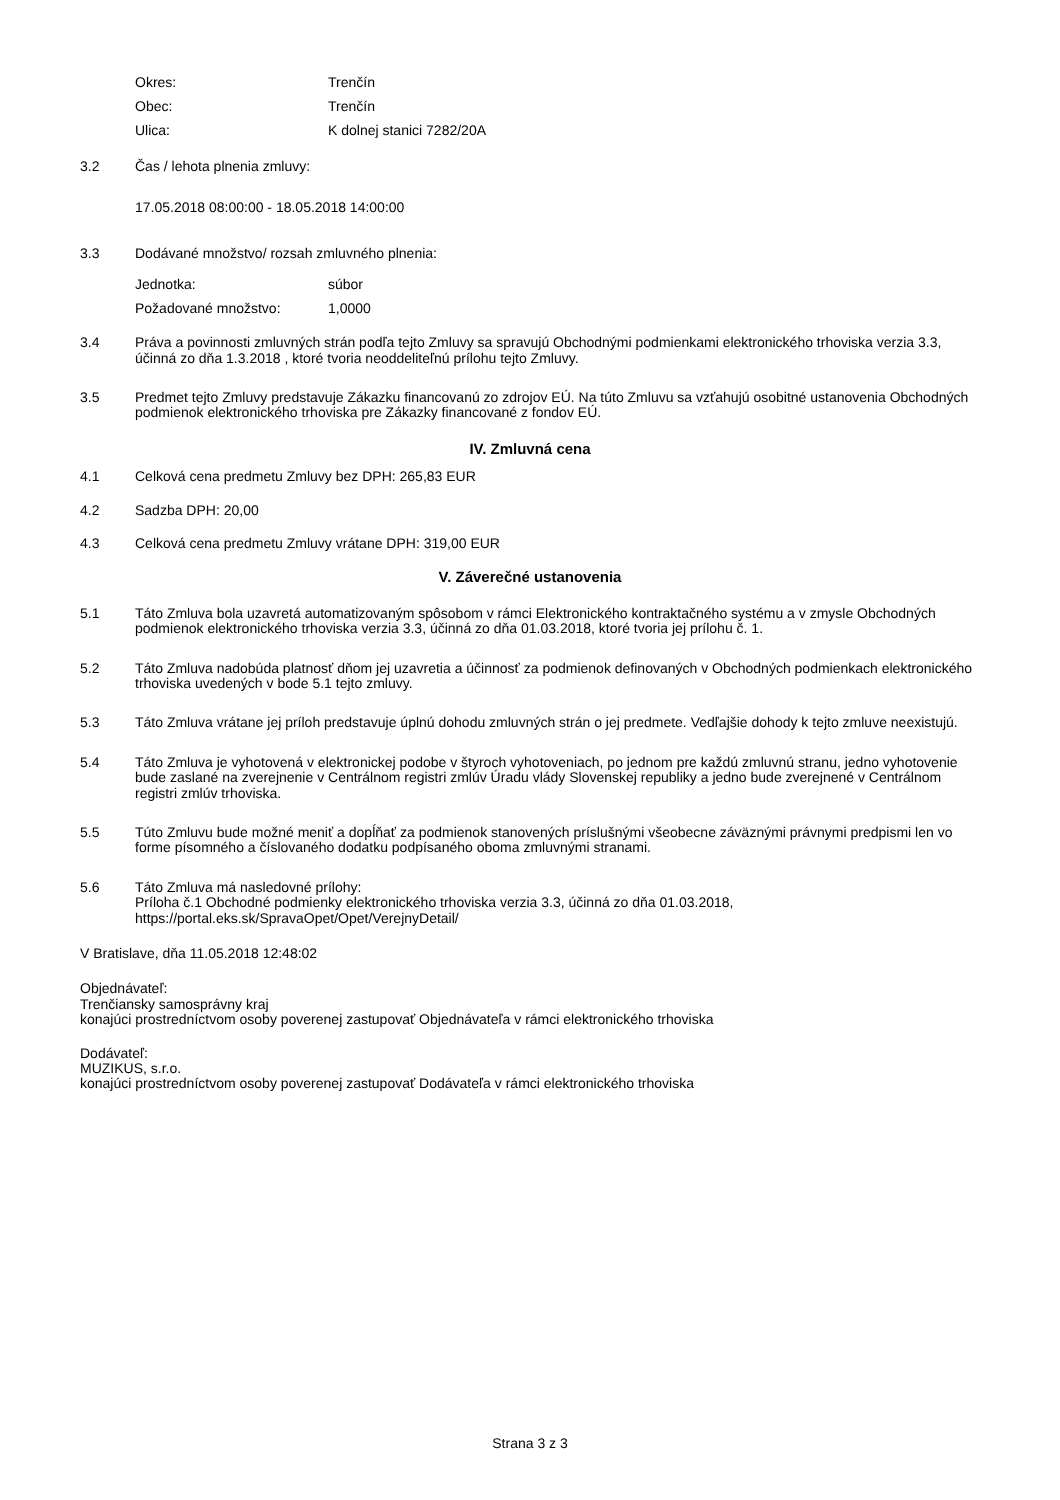Okres: Trenčín
Obec: Trenčín
Ulica: K dolnej stanici 7282/20A
3.2 Čas / lehota plnenia zmluvy:
17.05.2018 08:00:00 - 18.05.2018 14:00:00
3.3 Dodávané množstvo/ rozsah zmluvného plnenia:
Jednotka: súbor
Požadované množstvo: 1,0000
3.4 Práva a povinnosti zmluvných strán podľa tejto Zmluvy sa spravujú Obchodnými podmienkami elektronického trhoviska verzia 3.3, účinná zo dňa 1.3.2018 , ktoré tvoria neoddeliteľnú prílohu tejto Zmluvy.
3.5 Predmet tejto Zmluvy predstavuje Zákazku financovanú zo zdrojov EÚ. Na túto Zmluvu sa vzťahujú osobitné ustanovenia Obchodných podmienok elektronického trhoviska pre Zákazky financované z fondov EÚ.
IV. Zmluvná cena
4.1 Celková cena predmetu Zmluvy bez DPH: 265,83 EUR
4.2 Sadzba DPH: 20,00
4.3 Celková cena predmetu Zmluvy vrátane DPH: 319,00 EUR
V. Záverečné ustanovenia
5.1 Táto Zmluva bola uzavretá automatizovaným spôsobom v rámci Elektronického kontraktačného systému a v zmysle Obchodných podmienok elektronického trhoviska verzia 3.3, účinná zo dňa 01.03.2018, ktoré tvoria jej prílohu č. 1.
5.2 Táto Zmluva nadobúda platnosť dňom jej uzavretia a účinnosť za podmienok definovaných v Obchodných podmienkach elektronického trhoviska uvedených v bode 5.1 tejto zmluvy.
5.3 Táto Zmluva vrátane jej príloh predstavuje úplnú dohodu zmluvných strán o jej predmete. Vedľajšie dohody k tejto zmluve neexistujú.
5.4 Táto Zmluva je vyhotovená v elektronickej podobe v štyroch vyhotoveniach, po jednom pre každú zmluvnú stranu, jedno vyhotovenie bude zaslané na zverejnenie v Centrálnom registri zmlúv Úradu vlády Slovenskej republiky a jedno bude zverejnené v Centrálnom registri zmlúv trhoviska.
5.5 Túto Zmluvu bude možné meniť a dopĺňať za podmienok stanovených príslušnými všeobecne záväznými právnymi predpismi len vo forme písomného a číslovaného dodatku podpísaného oboma zmluvnými stranami.
5.6 Táto Zmluva má nasledovné prílohy:
Príloha č.1 Obchodné podmienky elektronického trhoviska verzia 3.3, účinná zo dňa 01.03.2018,
https://portal.eks.sk/SpravaOpet/Opet/VerejnyDetail/
V Bratislave, dňa 11.05.2018 12:48:02
Objednávateľ:
Trenčiansky samosprávny kraj
konajúci prostredníctvom osoby poverenej zastupovať Objednávateľa v rámci elektronického trhoviska
Dodávateľ:
MUZIKUS, s.r.o.
konajúci prostredníctvom osoby poverenej zastupovať Dodávateľa v rámci elektronického trhoviska
Strana 3 z 3